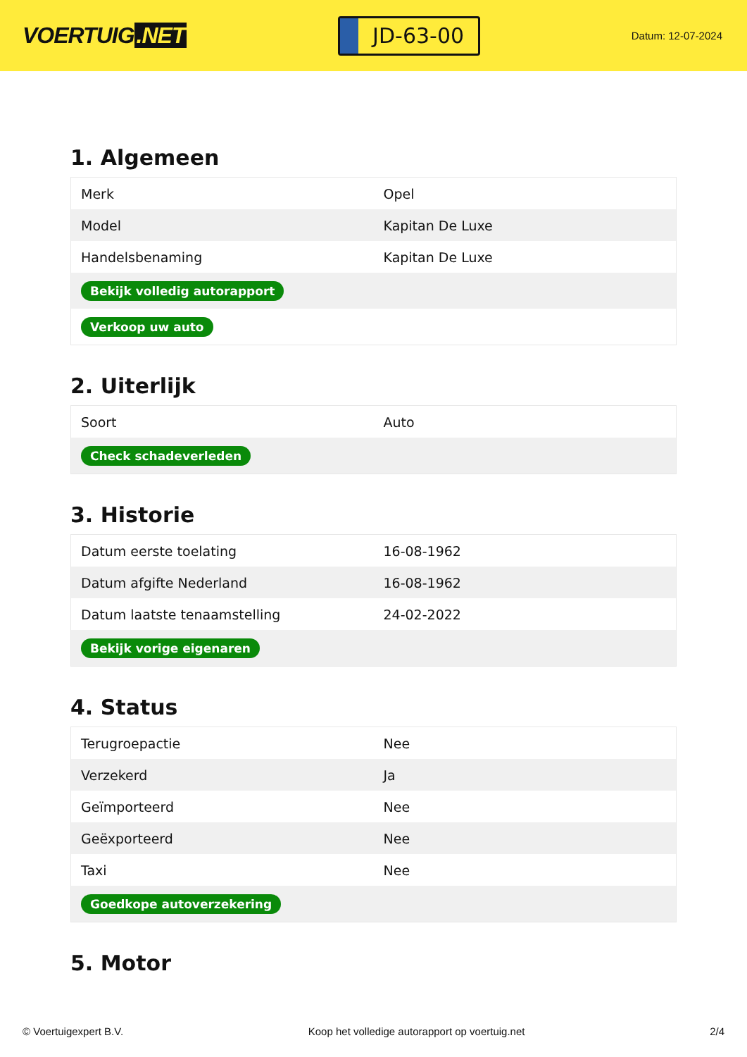VOERTUIG.NET
JD-63-00
Datum: 12-07-2024
1. Algemeen
| Merk | Opel |
| Model | Kapitan De Luxe |
| Handelsbenaming | Kapitan De Luxe |
| Bekijk volledig autorapport | |
| Verkoop uw auto | |
2. Uiterlijk
| Soort | Auto |
| Check schadeverleden | |
3. Historie
| Datum eerste toelating | 16-08-1962 |
| Datum afgifte Nederland | 16-08-1962 |
| Datum laatste tenaamstelling | 24-02-2022 |
| Bekijk vorige eigenaren | |
4. Status
| Terugroepactie | Nee |
| Verzekerd | Ja |
| Geïmporteerd | Nee |
| Geëxporteerd | Nee |
| Taxi | Nee |
| Goedkope autoverzekering | |
5. Motor
© Voertuigexpert B.V. Koop het volledige autorapport op voertuig.net 2/4